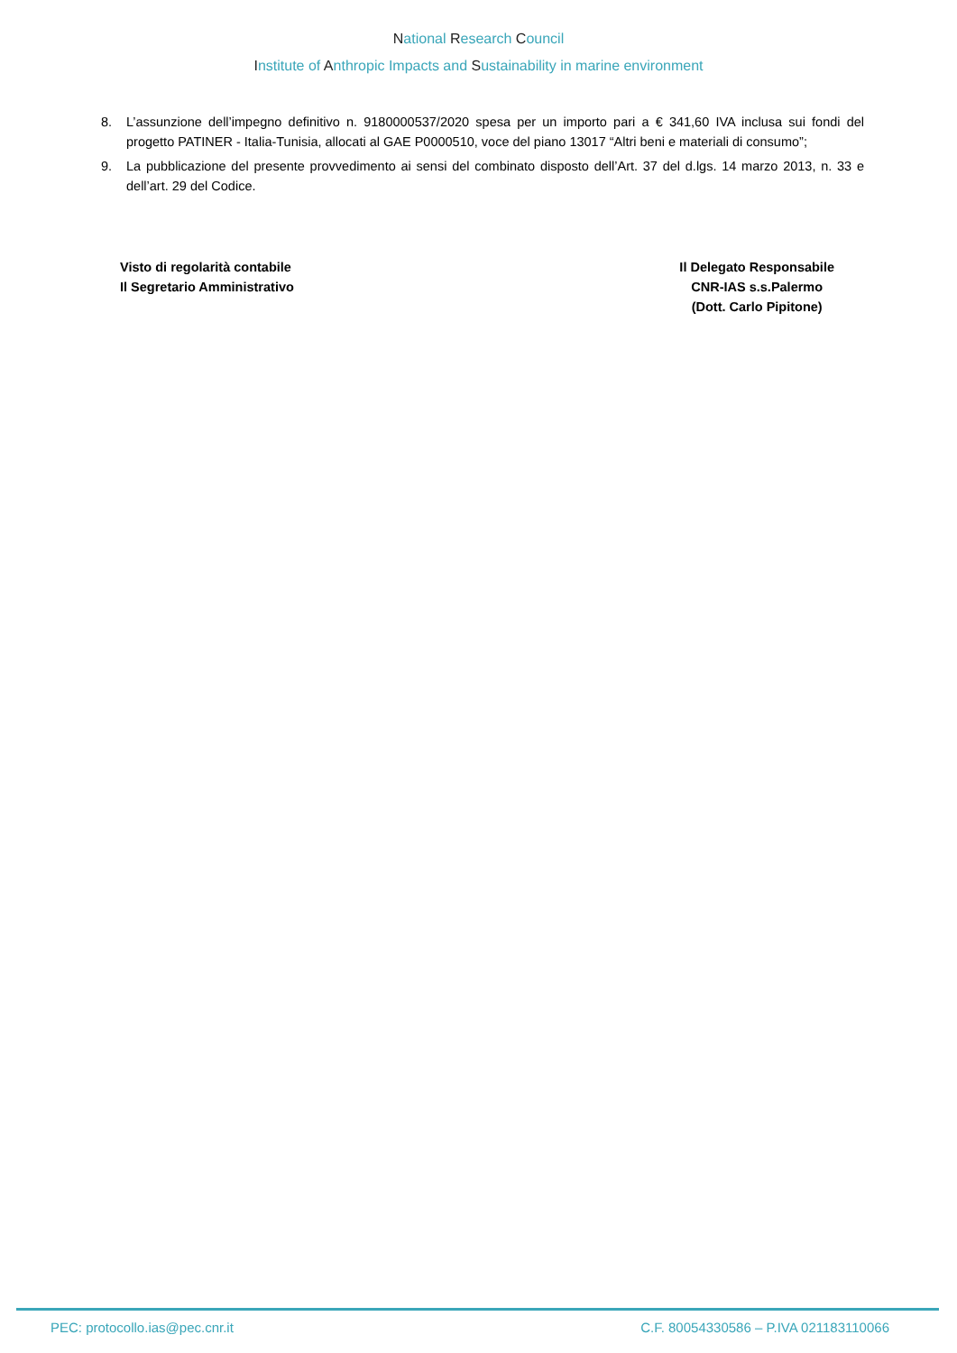National Research Council
Institute of Anthropic Impacts and Sustainability in marine environment
8. L’assunzione dell’impegno definitivo n. 9180000537/2020 spesa per un importo pari a € 341,60 IVA inclusa sui fondi del progetto PATINER - Italia-Tunisia, allocati al GAE P0000510, voce del piano 13017 “Altri beni e materiali di consumo”;
9. La pubblicazione del presente provvedimento ai sensi del combinato disposto dell’Art. 37 del d.lgs. 14 marzo 2013, n. 33 e dell’art. 29 del Codice.
Visto di regolarità contabile
Il Segretario Amministrativo
Il Delegato Responsabile
CNR-IAS s.s.Palermo
(Dott. Carlo Pipitone)
PEC: protocollo.ias@pec.cnr.it C.F. 80054330586 – P.IVA 021183110066